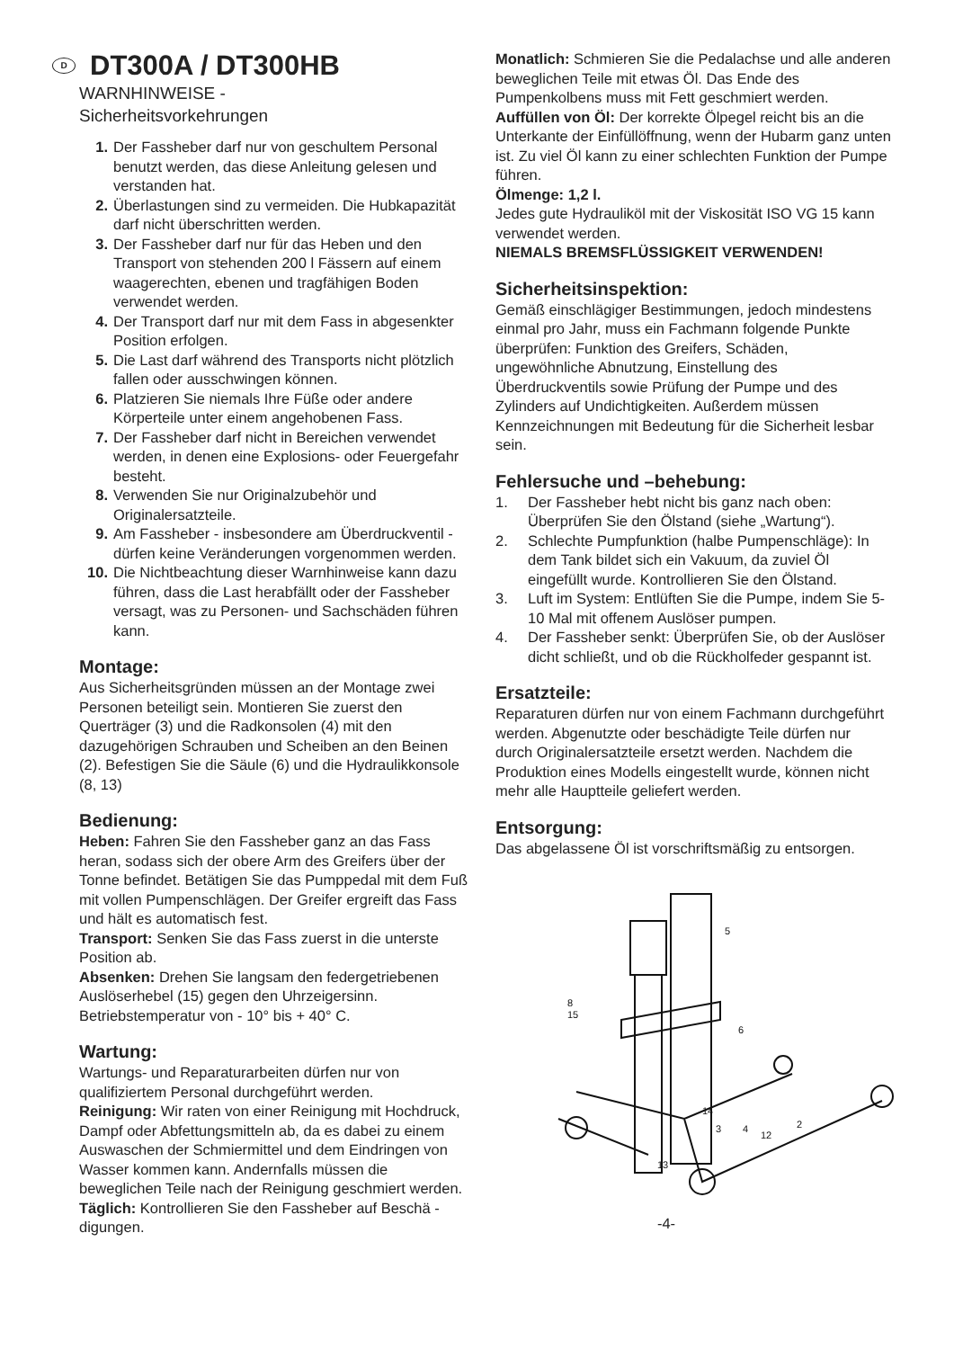D DT300A / DT300HB
WARNHINWEISE -
Sicherheitsvorkehrungen
1. Der Fassheber darf nur von geschultem Personal benutzt werden, das diese Anleitung gelesen und verstanden hat.
2. Überlastungen sind zu vermeiden. Die Hubkapazität darf nicht überschritten werden.
3. Der Fassheber darf nur für das Heben und den Transport von stehenden 200 l Fässern auf einem waagerechten, ebenen und tragfähigen Boden verwendet werden.
4. Der Transport darf nur mit dem Fass in abgesenkter Position erfolgen.
5. Die Last darf während des Transports nicht plötzlich fallen oder ausschwingen können.
6. Platzieren Sie niemals Ihre Füße oder andere Körperteile unter einem angehobenen Fass.
7. Der Fassheber darf nicht in Bereichen verwendet werden, in denen eine Explosions- oder Feuergefahr besteht.
8. Verwenden Sie nur Originalzubehör und Originalersatzteile.
9. Am Fassheber - insbesondere am Überdruckventil - dürfen keine Veränderungen vorgenommen werden.
10. Die Nichtbeachtung dieser Warnhinweise kann dazu führen, dass die Last herabfällt oder der Fassheber versagt, was zu Personen- und Sachschäden führen kann.
Montage:
Aus Sicherheitsgründen müssen an der Montage zwei Personen beteiligt sein. Montieren Sie zuerst den Querträger (3) und die Radkonsolen (4) mit den dazugehörigen Schrauben und Scheiben an den Beinen (2). Befestigen Sie die Säule (6) und die Hydraulikkonsole (8, 13)
Bedienung:
Heben: Fahren Sie den Fassheber ganz an das Fass heran, sodass sich der obere Arm des Greifers über der Tonne befindet. Betätigen Sie das Pumppedal mit dem Fuß mit vollen Pumpenschlägen. Der Greifer ergreift das Fass und hält es automatisch fest.
Transport: Senken Sie das Fass zuerst in die unterste Position ab.
Absenken: Drehen Sie langsam den federgetriebenen Auslöserhebel (15) gegen den Uhrzeigersinn.
Betriebstemperatur von - 10° bis + 40° C.
Wartung:
Wartungs- und Reparaturarbeiten dürfen nur von qualifiziertem Personal durchgeführt werden.
Reinigung: Wir raten von einer Reinigung mit Hochdruck, Dampf oder Abfettungsmitteln ab, da es dabei zu einem Auswaschen der Schmiermittel und dem Eindringen von Wasser kommen kann. Andernfalls müssen die beweglichen Teile nach der Reinigung geschmiert werden.
Täglich: Kontrollieren Sie den Fassheber auf Beschä -digungen.
Monatlich: Schmieren Sie die Pedalachse und alle anderen beweglichen Teile mit etwas Öl. Das Ende des Pumpenkolbens muss mit Fett geschmiert werden.
Auffüllen von Öl: Der korrekte Ölpegel reicht bis an die Unterkante der Einfüllöffnung, wenn der Hubarm ganz unten ist. Zu viel Öl kann zu einer schlechten Funktion der Pumpe führen.
Ölmenge: 1,2 l.
Jedes gute Hydrauliköl mit der Viskosität ISO VG 15 kann verwendet werden.
NIEMALS BREMSFLÜSSIGKEIT VERWENDEN!
Sicherheitsinspektion:
Gemäß einschlägiger Bestimmungen, jedoch mindestens einmal pro Jahr, muss ein Fachmann folgende Punkte überprüfen: Funktion des Greifers, Schäden, ungewöhnliche Abnutzung, Einstellung des Überdruckventils sowie Prüfung der Pumpe und des Zylinders auf Undichtigkeiten. Außerdem müssen Kennzeichnungen mit Bedeutung für die Sicherheit lesbar sein.
Fehlersuche und –behebung:
1. Der Fassheber hebt nicht bis ganz nach oben: Überprüfen Sie den Ölstand (siehe „Wartung“).
2. Schlechte Pumpfunktion (halbe Pumpenschläge): In dem Tank bildet sich ein Vakuum, da zuviel Öl eingefüllt wurde. Kontrollieren Sie den Ölstand.
3. Luft im System: Entlüften Sie die Pumpe, indem Sie 5-10 Mal mit offenem Auslöser pumpen.
4. Der Fassheber senkt: Überprüfen Sie, ob der Auslöser dicht schließt, und ob die Rückholfeder gespannt ist.
Ersatzteile:
Reparaturen dürfen nur von einem Fachmann durchgeführt werden. Abgenutzte oder beschädigte Teile dürfen nur durch Originalersatzteile ersetzt werden. Nachdem die Produktion eines Modells eingestellt wurde, können nicht mehr alle Hauptteile geliefert werden.
Entsorgung:
Das abgelassene Öl ist vorschriftsmäßig zu entsorgen.
5
8
15
6
14
3
4
12
2
13
-4-